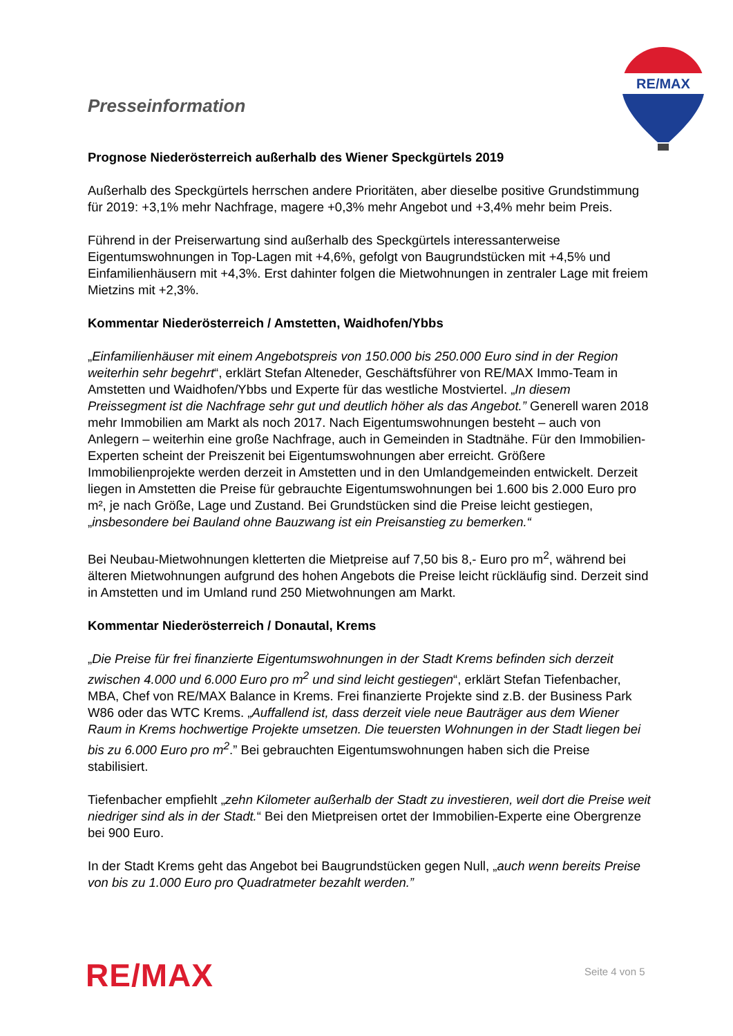Presseinformation
RE/MAX
Prognose Niederösterreich außerhalb des Wiener Speckgürtels 2019
Außerhalb des Speckgürtels herrschen andere Prioritäten, aber dieselbe positive Grundstimmung für 2019: +3,1% mehr Nachfrage, magere +0,3% mehr Angebot und +3,4% mehr beim Preis.
Führend in der Preiserwartung sind außerhalb des Speckgürtels interessanterweise Eigentumswohnungen in Top-Lagen mit +4,6%, gefolgt von Baugrundstücken mit +4,5% und Einfamilienhäusern mit +4,3%. Erst dahinter folgen die Mietwohnungen in zentraler Lage mit freiem Mietzins mit +2,3%.
Kommentar Niederösterreich / Amstetten, Waidhofen/Ybbs
„Einfamilienhäuser mit einem Angebotspreis von 150.000 bis 250.000 Euro sind in der Region weiterhin sehr begehrt“, erklärt Stefan Alteneder, Geschäftsführer von RE/MAX Immo-Team in Amstetten und Waidhofen/Ybbs und Experte für das westliche Mostviertel. „In diesem Preissegment ist die Nachfrage sehr gut und deutlich höher als das Angebot.” Generell waren 2018 mehr Immobilien am Markt als noch 2017. Nach Eigentumswohnungen besteht – auch von Anlegern – weiterhin eine große Nachfrage, auch in Gemeinden in Stadtnähe. Für den Immobilien-Experten scheint der Preiszenit bei Eigentumswohnungen aber erreicht. Größere Immobilienprojekte werden derzeit in Amstetten und in den Umlandgemeinden entwickelt. Derzeit liegen in Amstetten die Preise für gebrauchte Eigentumswohnungen bei 1.600 bis 2.000 Euro pro m², je nach Größe, Lage und Zustand. Bei Grundstücken sind die Preise leicht gestiegen, „insbesondere bei Bauland ohne Bauzwang ist ein Preisanstieg zu bemerken.“
Bei Neubau-Mietwohnungen kletterten die Mietpreise auf 7,50 bis 8,- Euro pro m<sup>2</sup>, während bei älteren Mietwohnungen aufgrund des hohen Angebots die Preise leicht rückläufig sind. Derzeit sind in Amstetten und im Umland rund 250 Mietwohnungen am Markt.
Kommentar Niederösterreich / Donautal, Krems
„Die Preise für frei finanzierte Eigentumswohnungen in der Stadt Krems befinden sich derzeit zwischen 4.000 und 6.000 Euro pro m<sup>2</sup> und sind leicht gestiegen“, erklärt Stefan Tiefenbacher, MBA, Chef von RE/MAX Balance in Krems. Frei finanzierte Projekte sind z.B. der Business Park W86 oder das WTC Krems. „Auffallend ist, dass derzeit viele neue Bauträger aus dem Wiener Raum in Krems hochwertige Projekte umsetzen. Die teuersten Wohnungen in der Stadt liegen bei bis zu 6.000 Euro pro m<sup>2</sup>.” Bei gebrauchten Eigentumswohnungen haben sich die Preise stabilisiert.
Tiefenbacher empfiehlt „zehn Kilometer außerhalb der Stadt zu investieren, weil dort die Preise weit niedriger sind als in der Stadt.“ Bei den Mietpreisen ortet der Immobilien-Experte eine Obergrenze bei 900 Euro.
In der Stadt Krems geht das Angebot bei Baugrundstücken gegen Null, „auch wenn bereits Preise von bis zu 1.000 Euro pro Quadratmeter bezahlt werden.”
RE/MAX Seite 4 von 5